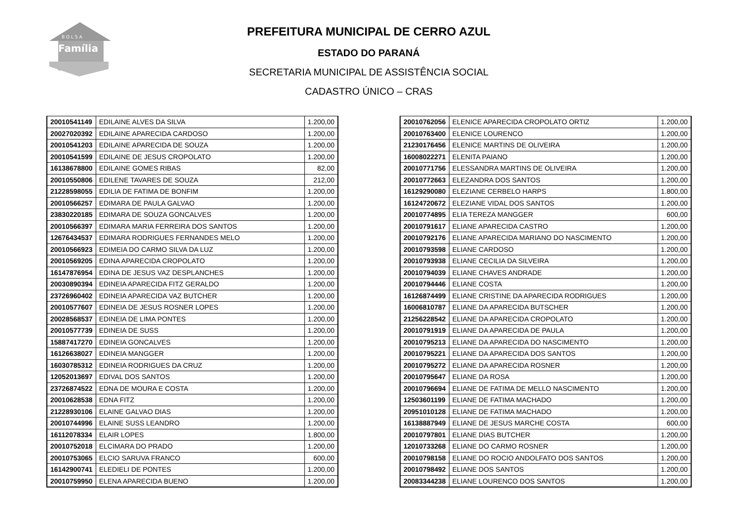B O L S A
Família
PREFEITURA MUNICIPAL DE CERRO AZUL
ESTADO DO PARANÁ
SECRETARIA MUNICIPAL DE ASSISTÊNCIA SOCIAL
CADASTRO ÚNICO – CRAS
| 20010541149 | EDILAINE ALVES DA SILVA | 1.200,00 |
| 20027020392 | EDILAINE APARECIDA CARDOSO | 1.200,00 |
| 20010541203 | EDILAINE APARECIDA DE SOUZA | 1.200,00 |
| 20010541599 | EDILAINE DE JESUS CROPOLATO | 1.200,00 |
| 16138678800 | EDILAINE GOMES RIBAS | 82,00 |
| 20010550806 | EDILENE TAVARES DE SOUZA | 212,00 |
| 21228598055 | EDILIA DE FATIMA DE BONFIM | 1.200,00 |
| 20010566257 | EDIMARA DE PAULA GALVAO | 1.200,00 |
| 23830220185 | EDIMARA DE SOUZA GONCALVES | 1.200,00 |
| 20010566397 | EDIMARA MARIA FERREIRA DOS SANTOS | 1.200,00 |
| 12676434537 | EDIMARA RODRIGUES FERNANDES MELO | 1.200,00 |
| 20010566923 | EDIMEIA DO CARMO SILVA DA LUZ | 1.200,00 |
| 20010569205 | EDINA APARECIDA CROPOLATO | 1.200,00 |
| 16147876954 | EDINA DE JESUS VAZ DESPLANCHES | 1.200,00 |
| 20030890394 | EDINEIA APARECIDA FITZ GERALDO | 1.200,00 |
| 23726960402 | EDINEIA APARECIDA VAZ BUTCHER | 1.200,00 |
| 20010577607 | EDINEIA DE JESUS ROSNER LOPES | 1.200,00 |
| 20028568537 | EDINEIA DE LIMA PONTES | 1.200,00 |
| 20010577739 | EDINEIA DE SUSS | 1.200,00 |
| 15887417270 | EDINEIA GONCALVES | 1.200,00 |
| 16126638027 | EDINEIA MANGGER | 1.200,00 |
| 16030785312 | EDINEIA RODRIGUES DA CRUZ | 1.200,00 |
| 12052013697 | EDIVAL DOS SANTOS | 1.200,00 |
| 23726874522 | EDNA DE MOURA E COSTA | 1.200,00 |
| 20010628538 | EDNA FITZ | 1.200,00 |
| 21228930106 | ELAINE GALVAO DIAS | 1.200,00 |
| 20010744996 | ELAINE SUSS LEANDRO | 1.200,00 |
| 16112078334 | ELAIR LOPES | 1.800,00 |
| 20010752018 | ELCIMARA DO PRADO | 1.200,00 |
| 20010753065 | ELCIO SARUVA FRANCO | 600,00 |
| 16142900741 | ELEDIELI DE PONTES | 1.200,00 |
| 20010759950 | ELENA APARECIDA BUENO | 1.200,00 |
| 20010762056 | ELENICE APARECIDA CROPOLATO ORTIZ | 1.200,00 |
| 20010763400 | ELENICE LOURENCO | 1.200,00 |
| 21230176456 | ELENICE MARTINS DE OLIVEIRA | 1.200,00 |
| 16008022271 | ELENITA PAIANO | 1.200,00 |
| 20010771756 | ELESSANDRA MARTINS DE OLIVEIRA | 1.200,00 |
| 20010772663 | ELEZANDRA DOS SANTOS | 1.200,00 |
| 16129290080 | ELEZIANE CERBELO HARPS | 1.800,00 |
| 16124720672 | ELEZIANE VIDAL DOS SANTOS | 1.200,00 |
| 20010774895 | ELIA TEREZA MANGGER | 600,00 |
| 20010791617 | ELIANE APARECIDA CASTRO | 1.200,00 |
| 20010792176 | ELIANE APARECIDA MARIANO DO NASCIMENTO | 1.200,00 |
| 20010793598 | ELIANE CARDOSO | 1.200,00 |
| 20010793938 | ELIANE CECILIA DA SILVEIRA | 1.200,00 |
| 20010794039 | ELIANE CHAVES ANDRADE | 1.200,00 |
| 20010794446 | ELIANE COSTA | 1.200,00 |
| 16126874499 | ELIANE CRISTINE DA APARECIDA RODRIGUES | 1.200,00 |
| 16006810787 | ELIANE DA APARECIDA BUTSCHER | 1.200,00 |
| 21256228542 | ELIANE DA APARECIDA CROPOLATO | 1.200,00 |
| 20010791919 | ELIANE DA APARECIDA DE PAULA | 1.200,00 |
| 20010795213 | ELIANE DA APARECIDA DO NASCIMENTO | 1.200,00 |
| 20010795221 | ELIANE DA APARECIDA DOS SANTOS | 1.200,00 |
| 20010795272 | ELIANE DA APARECIDA ROSNER | 1.200,00 |
| 20010795647 | ELIANE DA ROSA | 1.200,00 |
| 20010796694 | ELIANE DE FATIMA DE MELLO NASCIMENTO | 1.200,00 |
| 12503601199 | ELIANE DE FATIMA MACHADO | 1.200,00 |
| 20951010128 | ELIANE DE FATIMA MACHADO | 1.200,00 |
| 16138887949 | ELIANE DE JESUS MARCHE COSTA | 600,00 |
| 20010797801 | ELIANE DIAS BUTCHER | 1.200,00 |
| 12010733268 | ELIANE DO CARMO ROSNER | 1.200,00 |
| 20010798158 | ELIANE DO ROCIO ANDOLFATO DOS SANTOS | 1.200,00 |
| 20010798492 | ELIANE DOS SANTOS | 1.200,00 |
| 20083344238 | ELIANE LOURENCO DOS SANTOS | 1.200,00 |